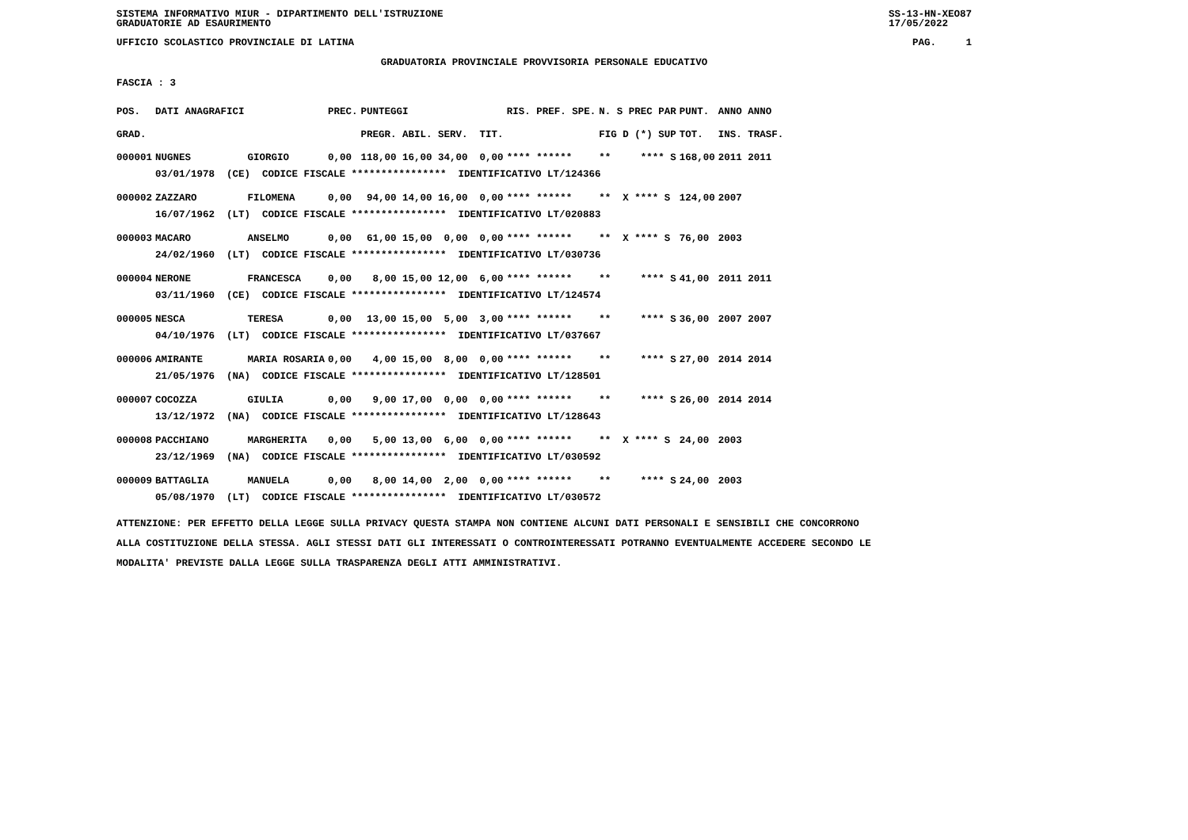SISTEMA INFORMATIVO MIUR - DIPARTIMENTO DELL'ISTRUZIONE
GRADUATORIE AD ESAURIMENTO SS-13-HN-XEO87
17/05/2022
UFFICIO SCOLASTICO PROVINCIALE DI LATINA PAG. 1
GRADUATORIA PROVINCIALE PROVVISORIA PERSONALE EDUCATIVO
FASCIA : 3
| POS. | DATI ANAGRAFICI | | PREC. | PUNTEGGI | RIS. PREF. SPE. | N. S PREC PAR | PUNT. | ANNO ANNO |
| --- | --- | --- | --- | --- | --- | --- | --- | --- |
| GRAD. | | | | PREGR. ABIL. SERV. TIT. | | FIG D (*) SUP | TOT. | INS. TRASF. |
| 000001 | NUGNES | GIORGIO | 0,00 | 118,00 16,00 34,00 0,00 | **** ****** | ** **** S | 168,00 | 2011 2011 |
| | 03/01/1978 (CE) CODICE FISCALE **************** IDENTIFICATIVO LT/124366 | | | | | | | |
| 000002 | ZAZZARO | FILOMENA | 0,00 | 94,00 14,00 16,00 0,00 | **** ****** | ** X **** S | 124,00 | 2007 |
| | 16/07/1962 (LT) CODICE FISCALE **************** IDENTIFICATIVO LT/020883 | | | | | | | |
| 000003 | MACARO | ANSELMO | 0,00 | 61,00 15,00 0,00 0,00 | **** ****** | ** X **** S | 76,00 | 2003 |
| | 24/02/1960 (LT) CODICE FISCALE **************** IDENTIFICATIVO LT/030736 | | | | | | | |
| 000004 | NERONE | FRANCESCA | 0,00 | 8,00 15,00 12,00 6,00 | **** ****** | ** **** S | 41,00 | 2011 2011 |
| | 03/11/1960 (CE) CODICE FISCALE **************** IDENTIFICATIVO LT/124574 | | | | | | | |
| 000005 | NESCA | TERESA | 0,00 | 13,00 15,00 5,00 3,00 | **** ****** | ** **** S | 36,00 | 2007 2007 |
| | 04/10/1976 (LT) CODICE FISCALE **************** IDENTIFICATIVO LT/037667 | | | | | | | |
| 000006 | AMIRANTE | MARIA ROSARIA | 0,00 | 4,00 15,00 8,00 0,00 | **** ****** | ** **** S | 27,00 | 2014 2014 |
| | 21/05/1976 (NA) CODICE FISCALE **************** IDENTIFICATIVO LT/128501 | | | | | | | |
| 000007 | COCOZZA | GIULIA | 0,00 | 9,00 17,00 0,00 0,00 | **** ****** | ** **** S | 26,00 | 2014 2014 |
| | 13/12/1972 (NA) CODICE FISCALE **************** IDENTIFICATIVO LT/128643 | | | | | | | |
| 000008 | PACCHIANO | MARGHERITA | 0,00 | 5,00 13,00 6,00 0,00 | **** ****** | ** X **** S | 24,00 | 2003 |
| | 23/12/1969 (NA) CODICE FISCALE **************** IDENTIFICATIVO LT/030592 | | | | | | | |
| 000009 | BATTAGLIA | MANUELA | 0,00 | 8,00 14,00 2,00 0,00 | **** ****** | ** **** S | 24,00 | 2003 |
| | 05/08/1970 (LT) CODICE FISCALE **************** IDENTIFICATIVO LT/030572 | | | | | | | |
ATTENZIONE: PER EFFETTO DELLA LEGGE SULLA PRIVACY QUESTA STAMPA NON CONTIENE ALCUNI DATI PERSONALI E SENSIBILI CHE CONCORRONO
ALLA COSTITUZIONE DELLA STESSA. AGLI STESSI DATI GLI INTERESSATI O CONTROINTERESSATI POTRANNO EVENTUALMENTE ACCEDERE SECONDO LE
MODALITA' PREVISTE DALLA LEGGE SULLA TRASPARENZA DEGLI ATTI AMMINISTRATIVI.